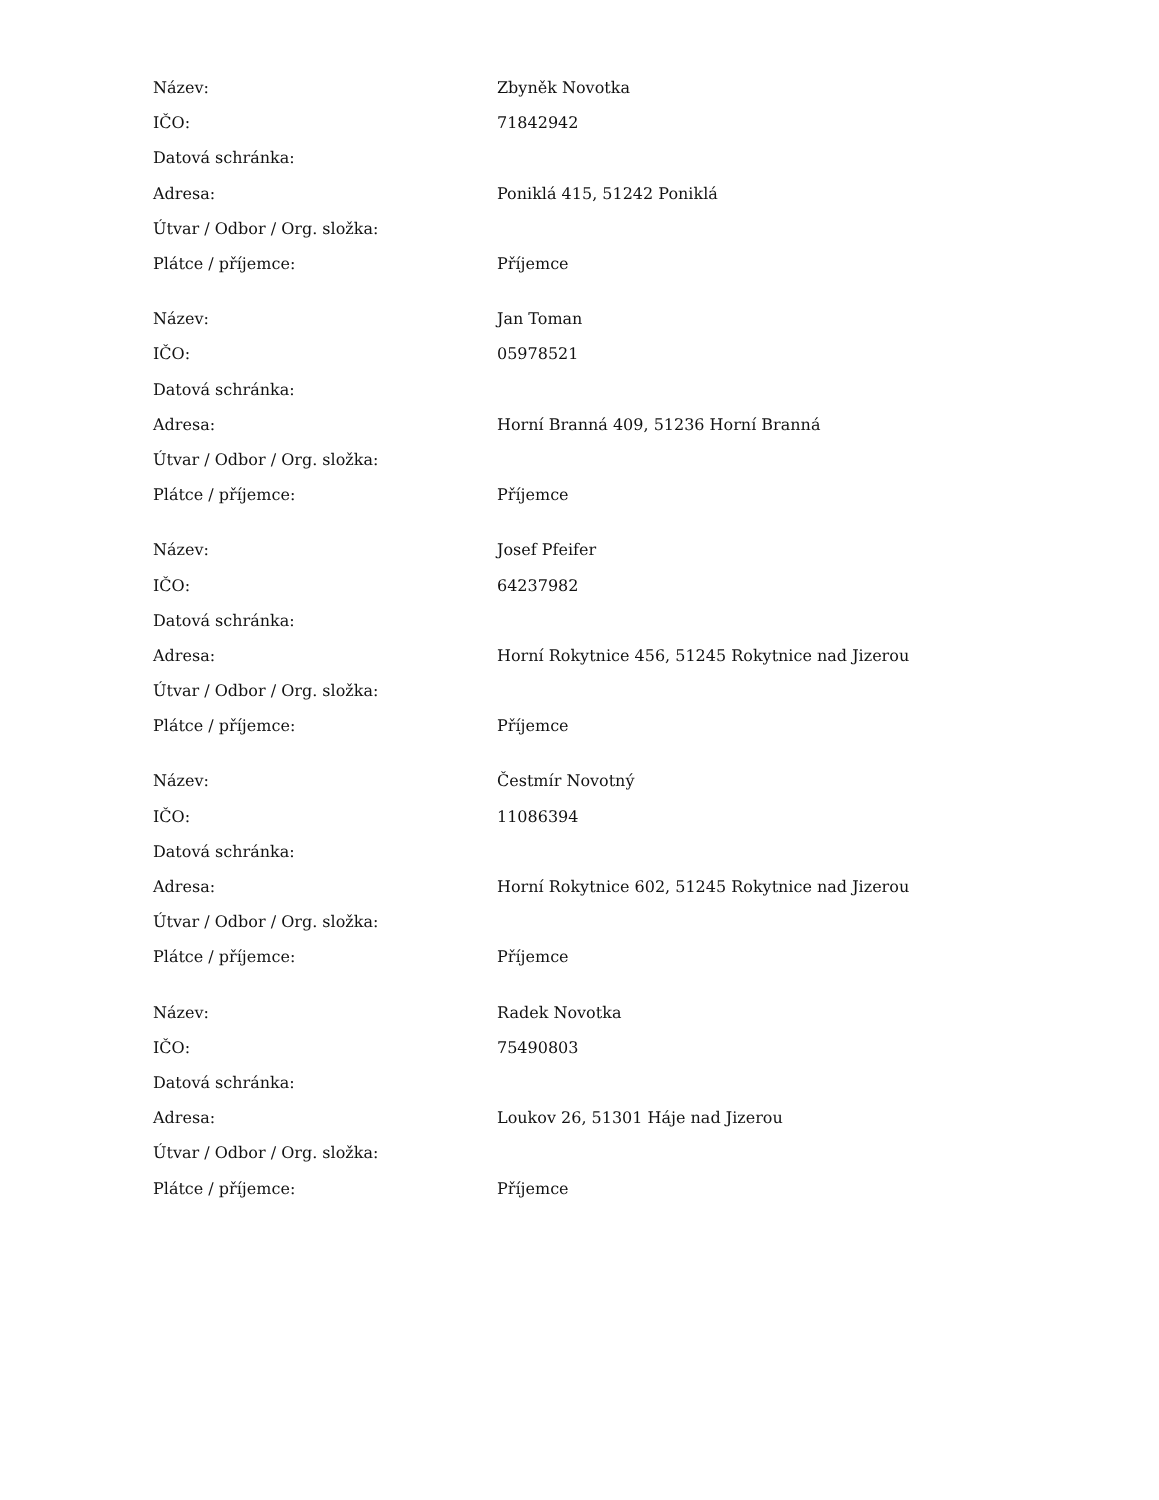| Název: | Zbyněk Novotka |
| IČO: | 71842942 |
| Datová schránka: | |
| Adresa: | Poniklá 415, 51242 Poniklá |
| Útvar / Odbor / Org. složka: | |
| Plátce / příjemce: | Příjemce |
| Název: | Jan Toman |
| IČO: | 05978521 |
| Datová schránka: | |
| Adresa: | Horní Branná 409, 51236 Horní Branná |
| Útvar / Odbor / Org. složka: | |
| Plátce / příjemce: | Příjemce |
| Název: | Josef Pfeifer |
| IČO: | 64237982 |
| Datová schránka: | |
| Adresa: | Horní Rokytnice 456, 51245 Rokytnice nad Jizerou |
| Útvar / Odbor / Org. složka: | |
| Plátce / příjemce: | Příjemce |
| Název: | Čestmír Novotný |
| IČO: | 11086394 |
| Datová schránka: | |
| Adresa: | Horní Rokytnice 602, 51245 Rokytnice nad Jizerou |
| Útvar / Odbor / Org. složka: | |
| Plátce / příjemce: | Příjemce |
| Název: | Radek Novotka |
| IČO: | 75490803 |
| Datová schránka: | |
| Adresa: | Loukov 26, 51301 Háje nad Jizerou |
| Útvar / Odbor / Org. složka: | |
| Plátce / příjemce: | Příjemce |